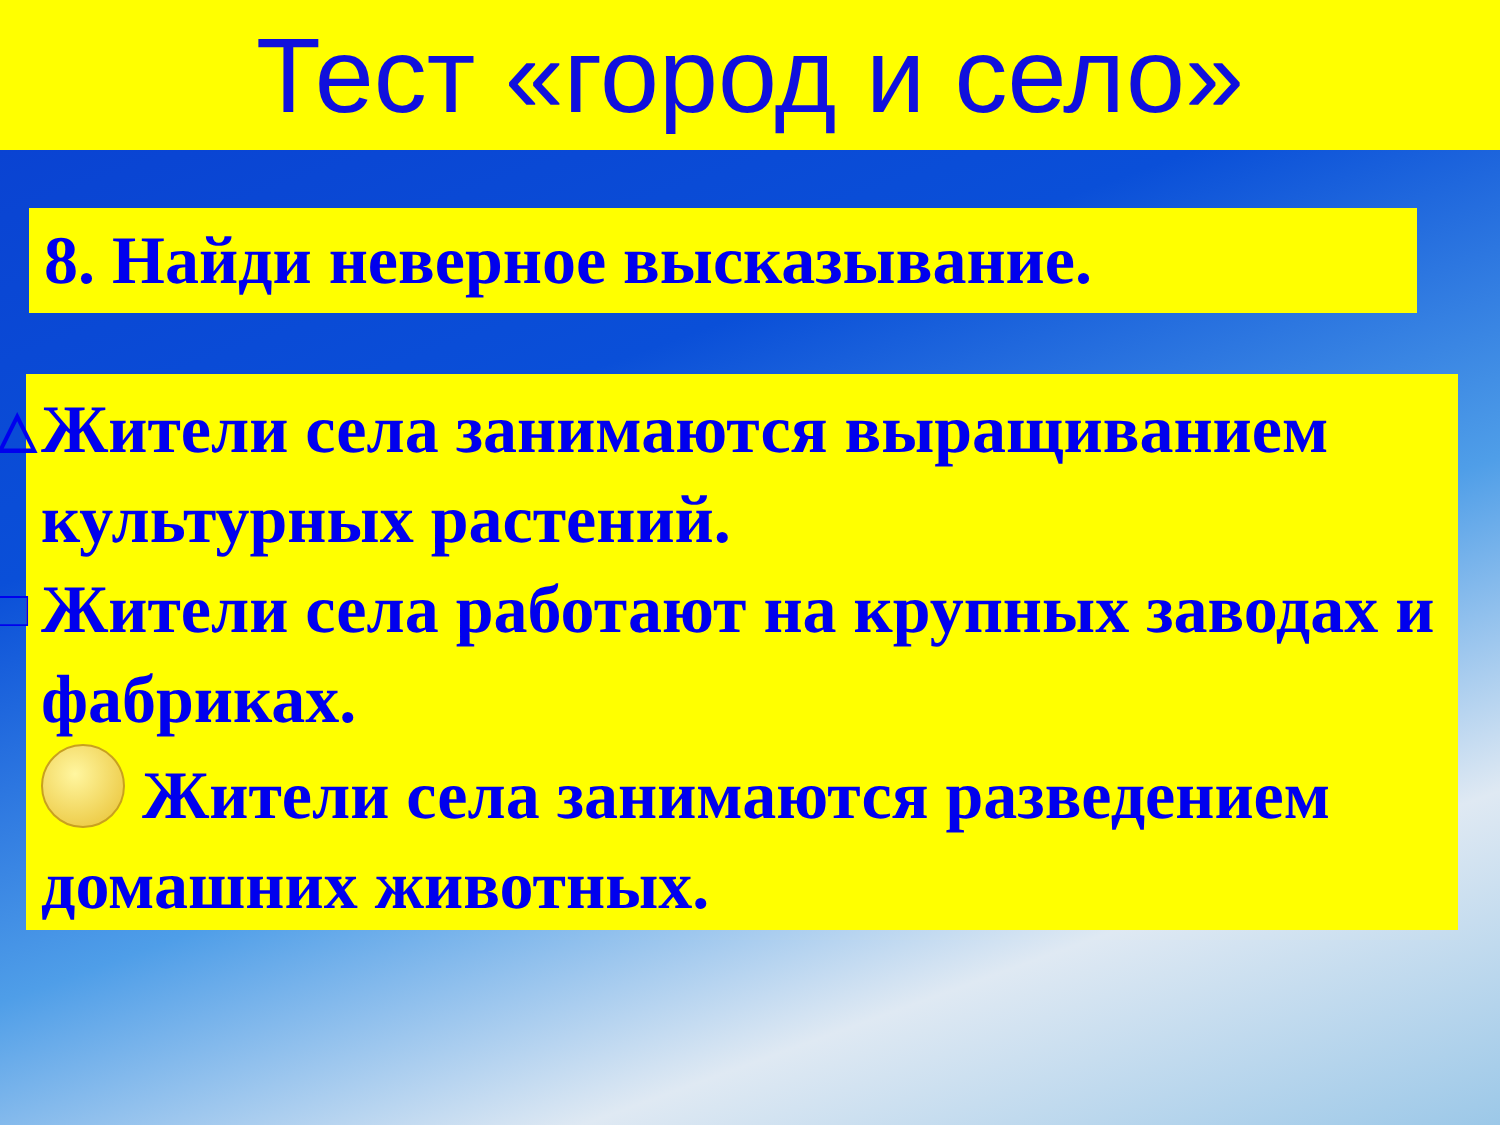Тест «город и село»
8. Найди неверное высказывание.
△ Жители села занимаются выращиванием культурных растений.
□ Жители села работают на крупных заводах и фабриках.
Жители села занимаются разведением домашних животных.